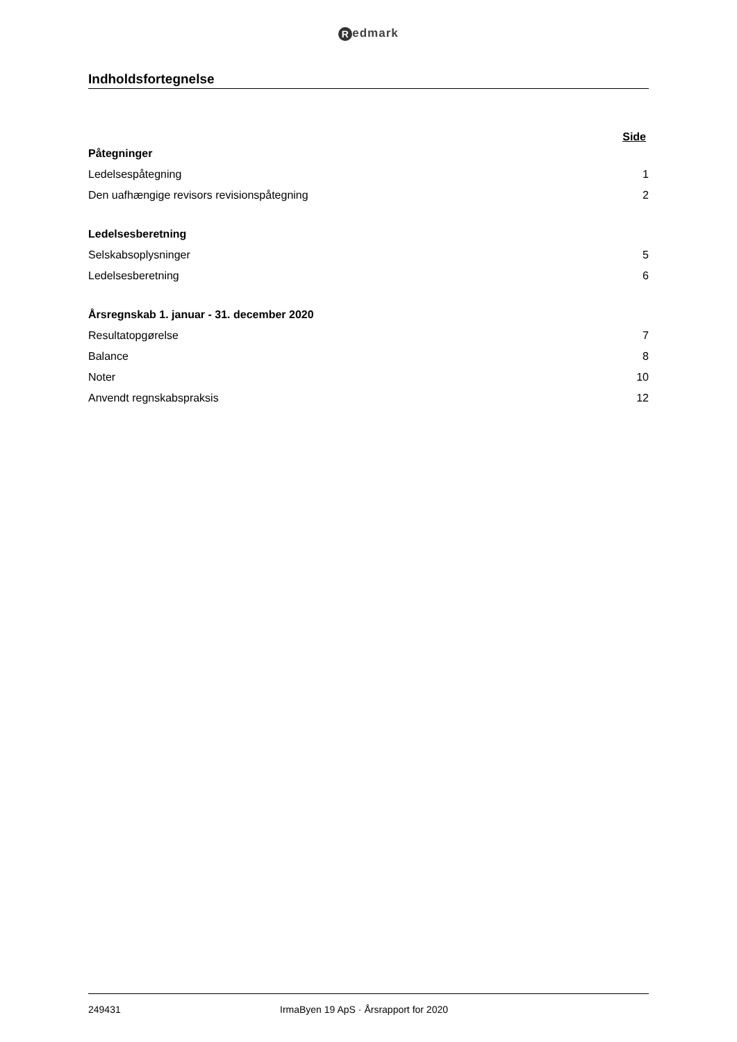Redmark
Indholdsfortegnelse
Side
Påtegninger
Ledelsespåtegning 1
Den uafhængige revisors revisionspåtegning 2
Ledelsesberetning
Selskabsoplysninger 5
Ledelsesberetning 6
Årsregnskab 1. januar - 31. december 2020
Resultatopgørelse 7
Balance 8
Noter 10
Anvendt regnskabspraksis 12
249431 IrmaByen 19 ApS · Årsrapport for 2020